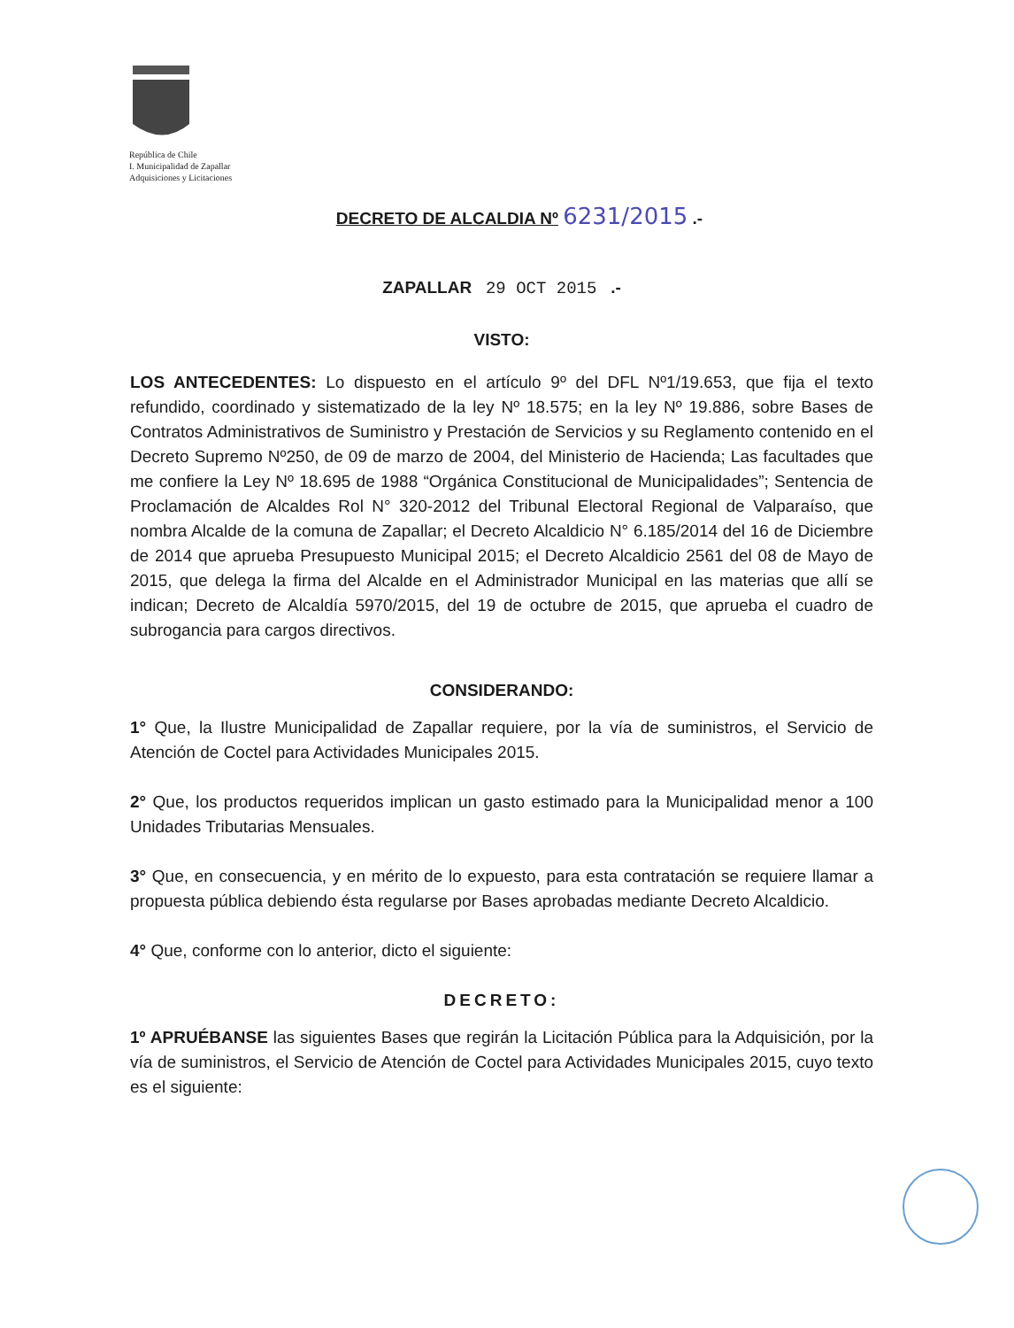República de Chile
I. Municipalidad de Zapallar
Adquisiciones y Licitaciones
DECRETO DE ALCALDIA Nº 6231/2015 .-
ZAPALLAR 29 OCT 2015 .-
VISTO:
LOS ANTECEDENTES: Lo dispuesto en el artículo 9º del DFL Nº1/19.653, que fija el texto refundido, coordinado y sistematizado de la ley Nº 18.575; en la ley Nº 19.886, sobre Bases de Contratos Administrativos de Suministro y Prestación de Servicios y su Reglamento contenido en el Decreto Supremo Nº250, de 09 de marzo de 2004, del Ministerio de Hacienda; Las facultades que me confiere la Ley Nº 18.695 de 1988 “Orgánica Constitucional de Municipalidades”; Sentencia de Proclamación de Alcaldes Rol N° 320-2012 del Tribunal Electoral Regional de Valparaíso, que nombra Alcalde de la comuna de Zapallar; el Decreto Alcaldicio N° 6.185/2014 del 16 de Diciembre de 2014 que aprueba Presupuesto Municipal 2015; el Decreto Alcaldicio 2561 del 08 de Mayo de 2015, que delega la firma del Alcalde en el Administrador Municipal en las materias que allí se indican; Decreto de Alcaldía 5970/2015, del 19 de octubre de 2015, que aprueba el cuadro de subrogancia para cargos directivos.
CONSIDERANDO:
1° Que, la Ilustre Municipalidad de Zapallar requiere, por la vía de suministros, el Servicio de Atención de Coctel para Actividades Municipales 2015.
2° Que, los productos requeridos implican un gasto estimado para la Municipalidad menor a 100 Unidades Tributarias Mensuales.
3° Que, en consecuencia, y en mérito de lo expuesto, para esta contratación se requiere llamar a propuesta pública debiendo ésta regularse por Bases aprobadas mediante Decreto Alcaldicio.
4° Que, conforme con lo anterior, dicto el siguiente:
DECRETO:
1º APRUÉBANSE las siguientes Bases que regirán la Licitación Pública para la Adquisición, por la vía de suministros, el Servicio de Atención de Coctel para Actividades Municipales 2015, cuyo texto es el siguiente: